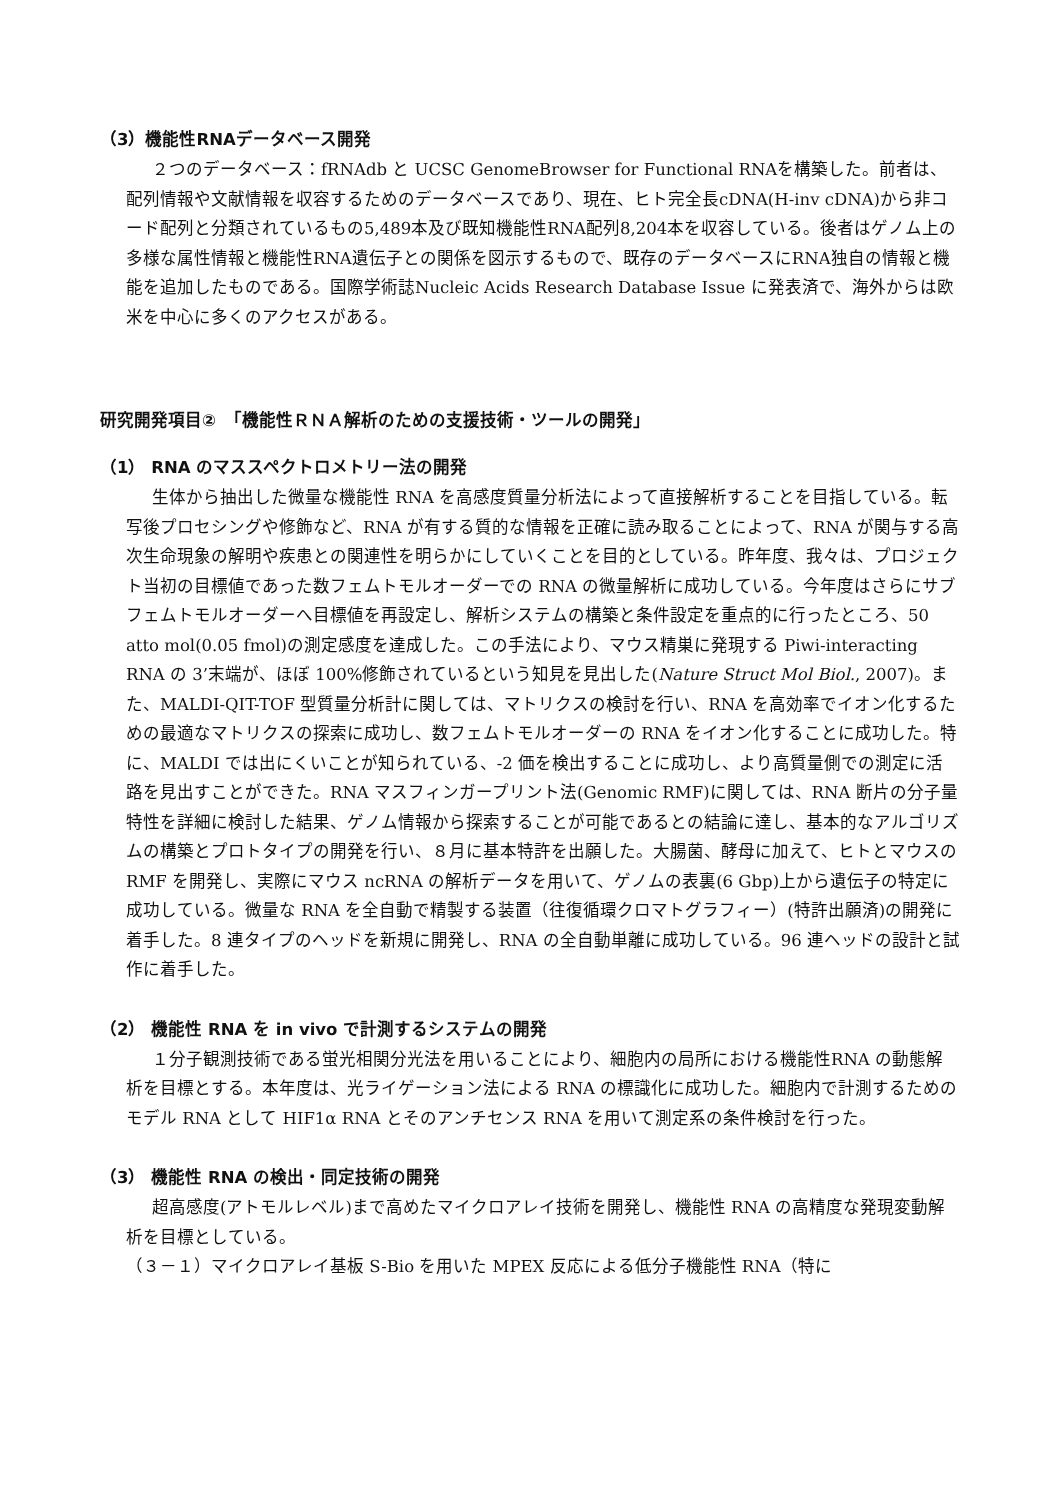（3）機能性RNAデータベース開発
２つのデータベース：fRNAdb と UCSC GenomeBrowser for Functional RNAを構築した。前者は、配列情報や文献情報を収容するためのデータベースであり、現在、ヒト完全長cDNA(H-inv cDNA)から非コード配列と分類されているもの5,489本及び既知機能性RNA配列8,204本を収容している。後者はゲノム上の多様な属性情報と機能性RNA遺伝子との関係を図示するもので、既存のデータベースにRNA独自の情報と機能を追加したものである。国際学術誌Nucleic Acids Research Database Issue に発表済で、海外からは欧米を中心に多くのアクセスがある。
研究開発項目②　「機能性ＲＮＡ解析のための支援技術・ツールの開発」
（1） RNA のマススペクトロメトリー法の開発
生体から抽出した微量な機能性 RNA を高感度質量分析法によって直接解析することを目指している。転写後プロセシングや修飾など、RNA が有する質的な情報を正確に読み取ることによって、RNA が関与する高次生命現象の解明や疾患との関連性を明らかにしていくことを目的としている。昨年度、我々は、プロジェクト当初の目標値であった数フェムトモルオーダーでの RNA の微量解析に成功している。今年度はさらにサブフェムトモルオーダーへ目標値を再設定し、解析システムの構築と条件設定を重点的に行ったところ、50 atto mol(0.05 fmol)の測定感度を達成した。この手法により、マウス精巣に発現する Piwi-interacting RNA の 3’末端が、ほぼ 100%修飾されているという知見を見出した(Nature Struct Mol Biol., 2007)。また、MALDI-QIT-TOF 型質量分析計に関しては、マトリクスの検討を行い、RNA を高効率でイオン化するための最適なマトリクスの探索に成功し、数フェムトモルオーダーの RNA をイオン化することに成功した。特に、MALDI では出にくいことが知られている、-2 価を検出することに成功し、より高質量側での測定に活路を見出すことができた。RNA マスフィンガープリント法(Genomic RMF)に関しては、RNA 断片の分子量特性を詳細に検討した結果、ゲノム情報から探索することが可能であるとの結論に達し、基本的なアルゴリズムの構築とプロトタイプの開発を行い、８月に基本特許を出願した。大腸菌、酵母に加えて、ヒトとマウスの RMF を開発し、実際にマウス ncRNA の解析データを用いて、ゲノムの表裏(6 Gbp)上から遺伝子の特定に成功している。微量な RNA を全自動で精製する装置（往復循環クロマトグラフィー）(特許出願済)の開発に着手した。8 連タイプのヘッドを新規に開発し、RNA の全自動単離に成功している。96 連ヘッドの設計と試作に着手した。
（2） 機能性 RNA を in vivo で計測するシステムの開発
１分子観測技術である蛍光相関分光法を用いることにより、細胞内の局所における機能性RNA の動態解析を目標とする。本年度は、光ライゲーション法による RNA の標識化に成功した。細胞内で計測するためのモデル RNA として HIF1α RNA とそのアンチセンス RNA を用いて測定系の条件検討を行った。
（3） 機能性 RNA の検出・同定技術の開発
超高感度(アトモルレベル)まで高めたマイクロアレイ技術を開発し、機能性 RNA の高精度な発現変動解析を目標としている。
（３－１）マイクロアレイ基板 S-Bio を用いた MPEX 反応による低分子機能性 RNA（特に